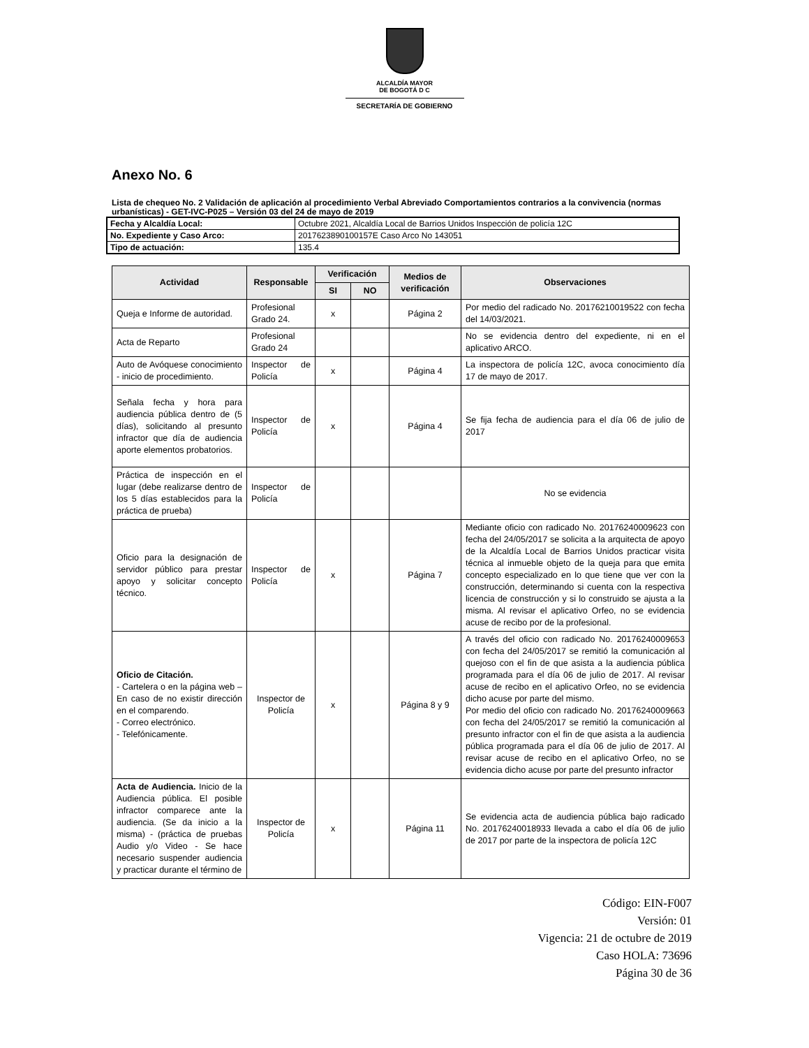ALCALDÍA MAYOR
DE BOGOTÁ D C
SECRETARÍA DE GOBIERNO
Anexo No. 6
Lista de chequeo No. 2 Validación de aplicación al procedimiento Verbal Abreviado Comportamientos contrarios a la convivencia (normas urbanísticas) - GET-IVC-P025 – Versión 03 del 24 de mayo de 2019
| Fecha y Alcaldía Local: | Octubre 2021, Alcaldía Local de Barrios Unidos Inspección de policía 12C |
| No. Expediente y Caso Arco: | 2017623890100157E Caso Arco No 143051 |
| Tipo de actuación: | 135.4 |
| Actividad | Responsable | Verificación | | Medios de verificación | Observaciones |
| --- | --- | --- | --- | --- | --- |
| | | SI | NO | | |
| Queja e Informe de autoridad. | Profesional Grado 24. | x | | Página 2 | Por medio del radicado No. 20176210019522 con fecha del 14/03/2021. |
| Acta de Reparto | Profesional Grado 24 | | | | No se evidencia dentro del expediente, ni en el aplicativo ARCO. |
| Auto de Avóquese conocimiento - inicio de procedimiento. | Inspector de Policía | x | | Página 4 | La inspectora de policía 12C, avoca conocimiento día 17 de mayo de 2017. |
| Señala fecha y hora para audiencia pública dentro de (5 días), solicitando al presunto infractor que día de audiencia aporte elementos probatorios. | Inspector de Policía | x | | Página 4 | Se fija fecha de audiencia para el día 06 de julio de 2017 |
| Práctica de inspección en el lugar (debe realizarse dentro de los 5 días establecidos para la práctica de prueba) | Inspector de Policía | | | | No se evidencia |
| Oficio para la designación de servidor público para prestar apoyo y solicitar concepto técnico. | Inspector de Policía | x | | Página 7 | Mediante oficio con radicado No. 20176240009623 con fecha del 24/05/2017 se solicita a la arquitecta de apoyo de la Alcaldía Local de Barrios Unidos practicar visita técnica al inmueble objeto de la queja para que emita concepto especializado en lo que tiene que ver con la construcción, determinando si cuenta con la respectiva licencia de construcción y si lo construido se ajusta a la misma. Al revisar el aplicativo Orfeo, no se evidencia acuse de recibo por de la profesional. |
| Oficio de Citación. - Cartelera o en la página web – En caso de no existir dirección en el comparendo. - Correo electrónico. - Telefónicamente. | Inspector de Policía | x | | Página 8 y 9 | A través del oficio con radicado No. 20176240009653 con fecha del 24/05/2017 se remitió la comunicación al quejoso con el fin de que asista a la audiencia pública programada para el día 06 de julio de 2017. Al revisar acuse de recibo en el aplicativo Orfeo, no se evidencia dicho acuse por parte del mismo. Por medio del oficio con radicado No. 20176240009663 con fecha del 24/05/2017 se remitió la comunicación al presunto infractor con el fin de que asista a la audiencia pública programada para el día 06 de julio de 2017. Al revisar acuse de recibo en el aplicativo Orfeo, no se evidencia dicho acuse por parte del presunto infractor |
| Acta de Audiencia. Inicio de la Audiencia pública. El posible infractor comparece ante la audiencia. (Se da inicio a la misma) - (práctica de pruebas Audio y/o Video - Se hace necesario suspender audiencia y practicar durante el término de | Inspector de Policía | x | | Página 11 | Se evidencia acta de audiencia pública bajo radicado No. 20176240018933 llevada a cabo el día 06 de julio de 2017 por parte de la inspectora de policía 12C |
Código: EIN-F007
Versión: 01
Vigencia: 21 de octubre de 2019
Caso HOLA: 73696
Página 30 de 36